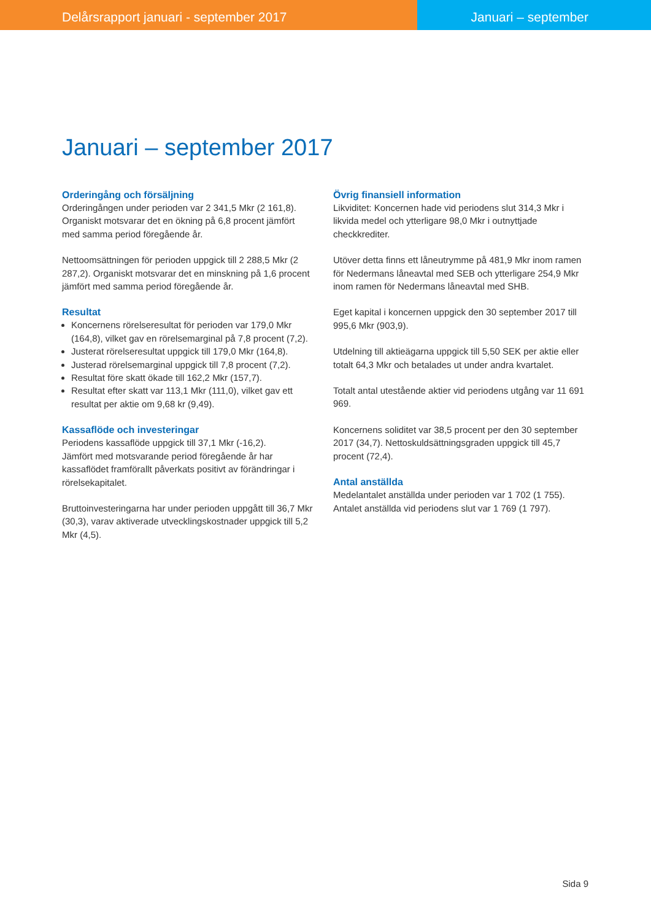Delårsrapport januari - september 2017 Januari – september
Januari – september 2017
Orderingång och försäljning
Orderingången under perioden var 2 341,5 Mkr (2 161,8). Organiskt motsvarar det en ökning på 6,8 procent jämfört med samma period föregående år.
Nettoomsättningen för perioden uppgick till 2 288,5 Mkr (2 287,2). Organiskt motsvarar det en minskning på 1,6 procent jämfört med samma period föregående år.
Resultat
Koncernens rörelseresultat för perioden var 179,0 Mkr (164,8), vilket gav en rörelsemarginal på 7,8 procent (7,2).
Justerat rörelseresultat uppgick till 179,0 Mkr (164,8).
Justerad rörelsemarginal uppgick till 7,8 procent (7,2).
Resultat före skatt ökade till 162,2 Mkr (157,7).
Resultat efter skatt var 113,1 Mkr (111,0), vilket gav ett resultat per aktie om 9,68 kr (9,49).
Kassaflöde och investeringar
Periodens kassaflöde uppgick till 37,1 Mkr (-16,2).
Jämfört med motsvarande period föregående år har kassaflödet framförallt påverkats positivt av förändringar i rörelsekapitalet.
Bruttoinvesteringarna har under perioden uppgått till 36,7 Mkr (30,3), varav aktiverade utvecklingskostnader uppgick till 5,2 Mkr (4,5).
Övrig finansiell information
Likviditet: Koncernen hade vid periodens slut 314,3 Mkr i likvida medel och ytterligare 98,0 Mkr i outnyttjade checkkrediter.
Utöver detta finns ett låneutrymme på 481,9 Mkr inom ramen för Nedermans låneavtal med SEB och ytterligare 254,9 Mkr inom ramen för Nedermans låneavtal med SHB.
Eget kapital i koncernen uppgick den 30 september 2017 till 995,6 Mkr (903,9).
Utdelning till aktieägarna uppgick till 5,50 SEK per aktie eller totalt 64,3 Mkr och betalades ut under andra kvartalet.
Totalt antal utestående aktier vid periodens utgång var 11 691 969.
Koncernens soliditet var 38,5 procent per den 30 september 2017 (34,7). Nettoskuldsättningsgraden uppgick till 45,7 procent (72,4).
Antal anställda
Medelantalet anställda under perioden var 1 702 (1 755). Antalet anställda vid periodens slut var 1 769 (1 797).
Sida 9